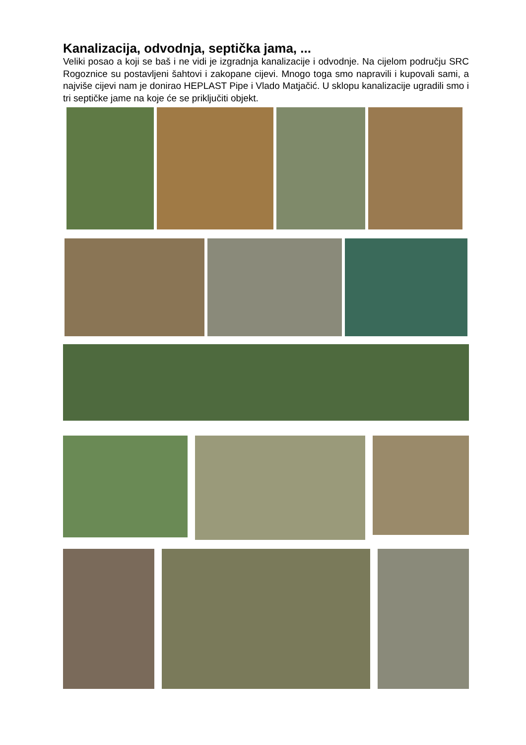Kanalizacija, odvodnja, septička jama, ...
Veliki posao a koji se baš i ne vidi je izgradnja kanalizacije i odvodnje. Na cijelom području SRC Rogoznice su postavljeni šahtovi i zakopane cijevi. Mnogo toga smo napravili i kupovali sami, a najviše cijevi nam je donirao HEPLAST Pipe i Vlado Matjačić. U sklopu kanalizacije ugradili smo i tri septičke jame na koje će se priključiti objekt.